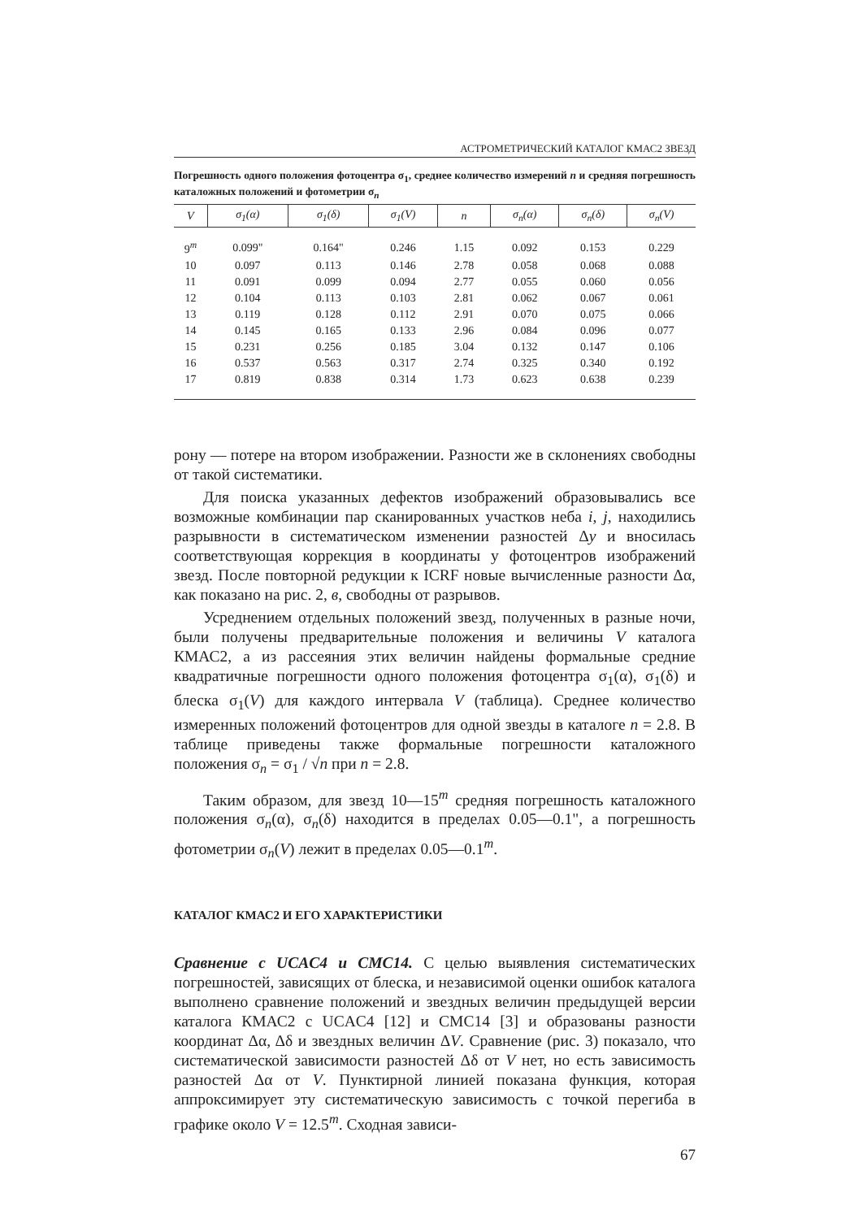АСТРОМЕТРИЧЕСКИЙ КАТАЛОГ КМАС2 ЗВЕЗД
Погрешность одного положения фотоцентра σ<sub>1</sub>, среднее количество измерений n и средняя погрешность каталожных положений и фотометрии σ<sub>n</sub>
| V | σ<sub>1</sub>(α) | σ<sub>1</sub>(δ) | σ<sub>1</sub>(V) | n | σ<sub>n</sub>(α) | σ<sub>n</sub>(δ) | σ<sub>n</sub>(V) |
| --- | --- | --- | --- | --- | --- | --- | --- |
| 9<sup>m</sup> | 0.099" | 0.164" | 0.246 | 1.15 | 0.092 | 0.153 | 0.229 |
| 10 | 0.097 | 0.113 | 0.146 | 2.78 | 0.058 | 0.068 | 0.088 |
| 11 | 0.091 | 0.099 | 0.094 | 2.77 | 0.055 | 0.060 | 0.056 |
| 12 | 0.104 | 0.113 | 0.103 | 2.81 | 0.062 | 0.067 | 0.061 |
| 13 | 0.119 | 0.128 | 0.112 | 2.91 | 0.070 | 0.075 | 0.066 |
| 14 | 0.145 | 0.165 | 0.133 | 2.96 | 0.084 | 0.096 | 0.077 |
| 15 | 0.231 | 0.256 | 0.185 | 3.04 | 0.132 | 0.147 | 0.106 |
| 16 | 0.537 | 0.563 | 0.317 | 2.74 | 0.325 | 0.340 | 0.192 |
| 17 | 0.819 | 0.838 | 0.314 | 1.73 | 0.623 | 0.638 | 0.239 |
рону — потере на втором изображении. Разности же в склонениях свободны от такой систематики.
Для поиска указанных дефектов изображений образовывались все возможные комбинации пар сканированных участков неба i, j, находились разрывности в систематическом изменении разностей Δy и вносилась соответствующая коррекция в координаты у фотоцентров изображений звезд. После повторной редукции к ICRF новые вычисленные разности Δα, как показано на рис. 2, в, свободны от разрывов.
Усреднением отдельных положений звезд, полученных в разные ночи, были получены предварительные положения и величины V каталога КМАС2, а из рассеяния этих величин найдены формальные средние квадратичные погрешности одного положения фотоцентра σ<sub>1</sub>(α), σ<sub>1</sub>(δ) и блеска σ<sub>1</sub>(V) для каждого интервала V (таблица). Среднее количество измеренных положений фотоцентров для одной звезды в каталоге n = 2.8. В таблице приведены также формальные погрешности каталожного положения σ<sub>n</sub> = σ<sub>1</sub> / √n при n = 2.8.
Таким образом, для звезд 10—15<sup>m</sup> средняя погрешность каталожного положения σ<sub>n</sub>(α), σ<sub>n</sub>(δ) находится в пределах 0.05—0.1", а погрешность фотометрии σ<sub>n</sub>(V) лежит в пределах 0.05—0.1<sup>m</sup>.
КАТАЛОГ КМАС2 И ЕГО ХАРАКТЕРИСТИКИ
Сравнение с UCAC4 и CMC14. С целью выявления систематических погрешностей, зависящих от блеска, и независимой оценки ошибок каталога выполнено сравнение положений и звездных величин предыдущей версии каталога КМАС2 с UCAC4 [12] и CMC14 [3] и образованы разности координат Δα, Δδ и звездных величин ΔV. Сравнение (рис. 3) показало, что систематической зависимости разностей Δδ от V нет, но есть зависимость разностей Δα от V. Пунктирной линией показана функция, которая аппроксимирует эту систематическую зависимость с точкой перегиба в графике около V = 12.5<sup>m</sup>. Сходная зависи-
67